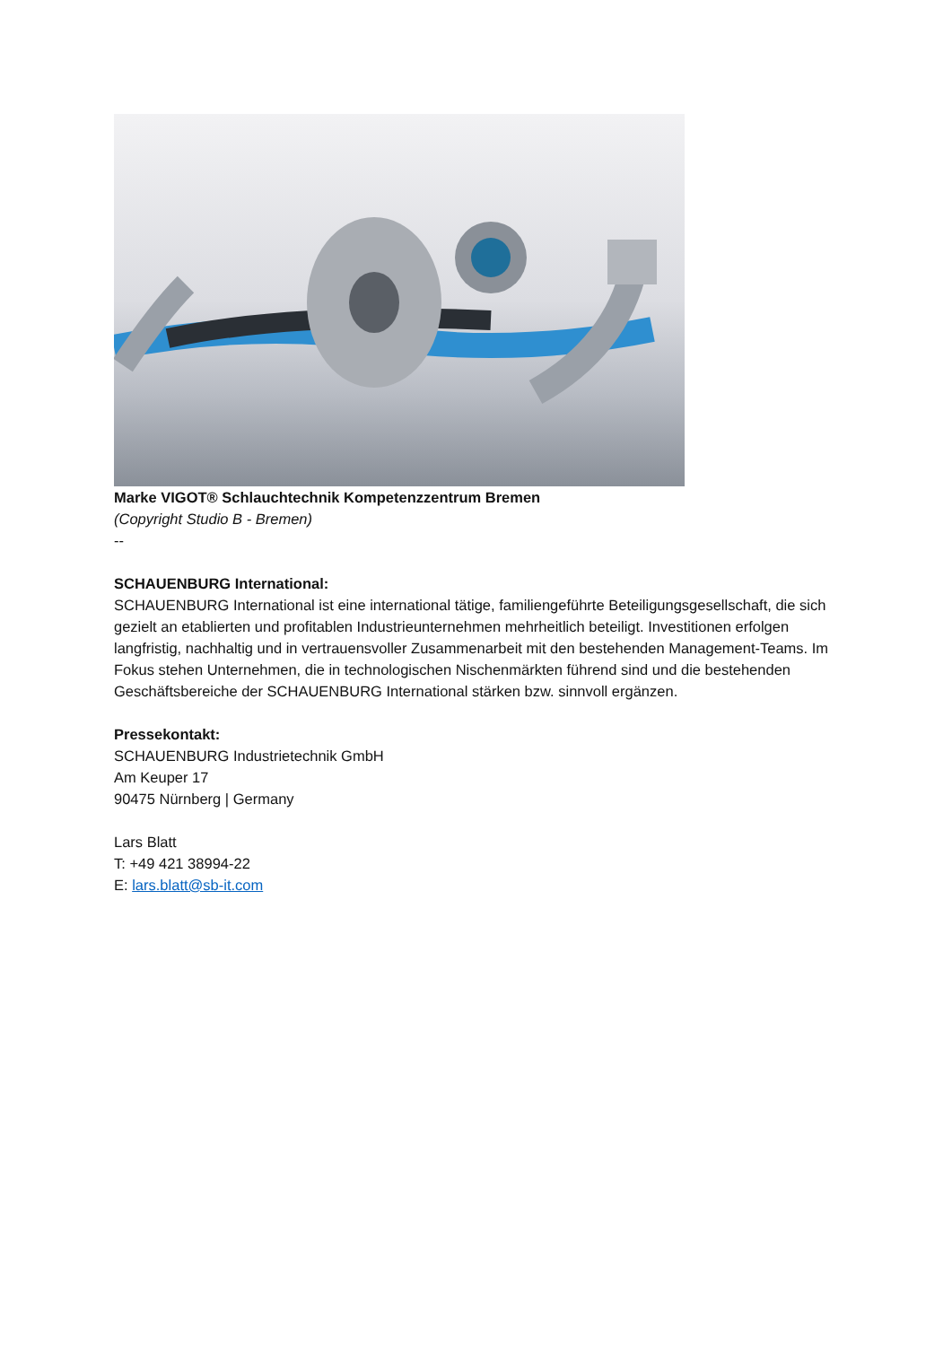Marke VIGOT® Schlauchtechnik Kompetenzzentrum Bremen
(Copyright Studio B - Bremen)
--
SCHAUENBURG International:
SCHAUENBURG International ist eine international tätige, familiengeführte Beteiligungsgesellschaft, die sich gezielt an etablierten und profitablen Industrieunternehmen mehrheitlich beteiligt. Investitionen erfolgen langfristig, nachhaltig und in vertrauensvoller Zusammenarbeit mit den bestehenden Management-Teams. Im Fokus stehen Unternehmen, die in technologischen Nischenmärkten führend sind und die bestehenden Geschäftsbereiche der SCHAUENBURG International stärken bzw. sinnvoll ergänzen.
Pressekontakt:
SCHAUENBURG Industrietechnik GmbH
Am Keuper 17
90475 Nürnberg | Germany
Lars Blatt
T: +49 421 38994-22
E: lars.blatt@sb-it.com